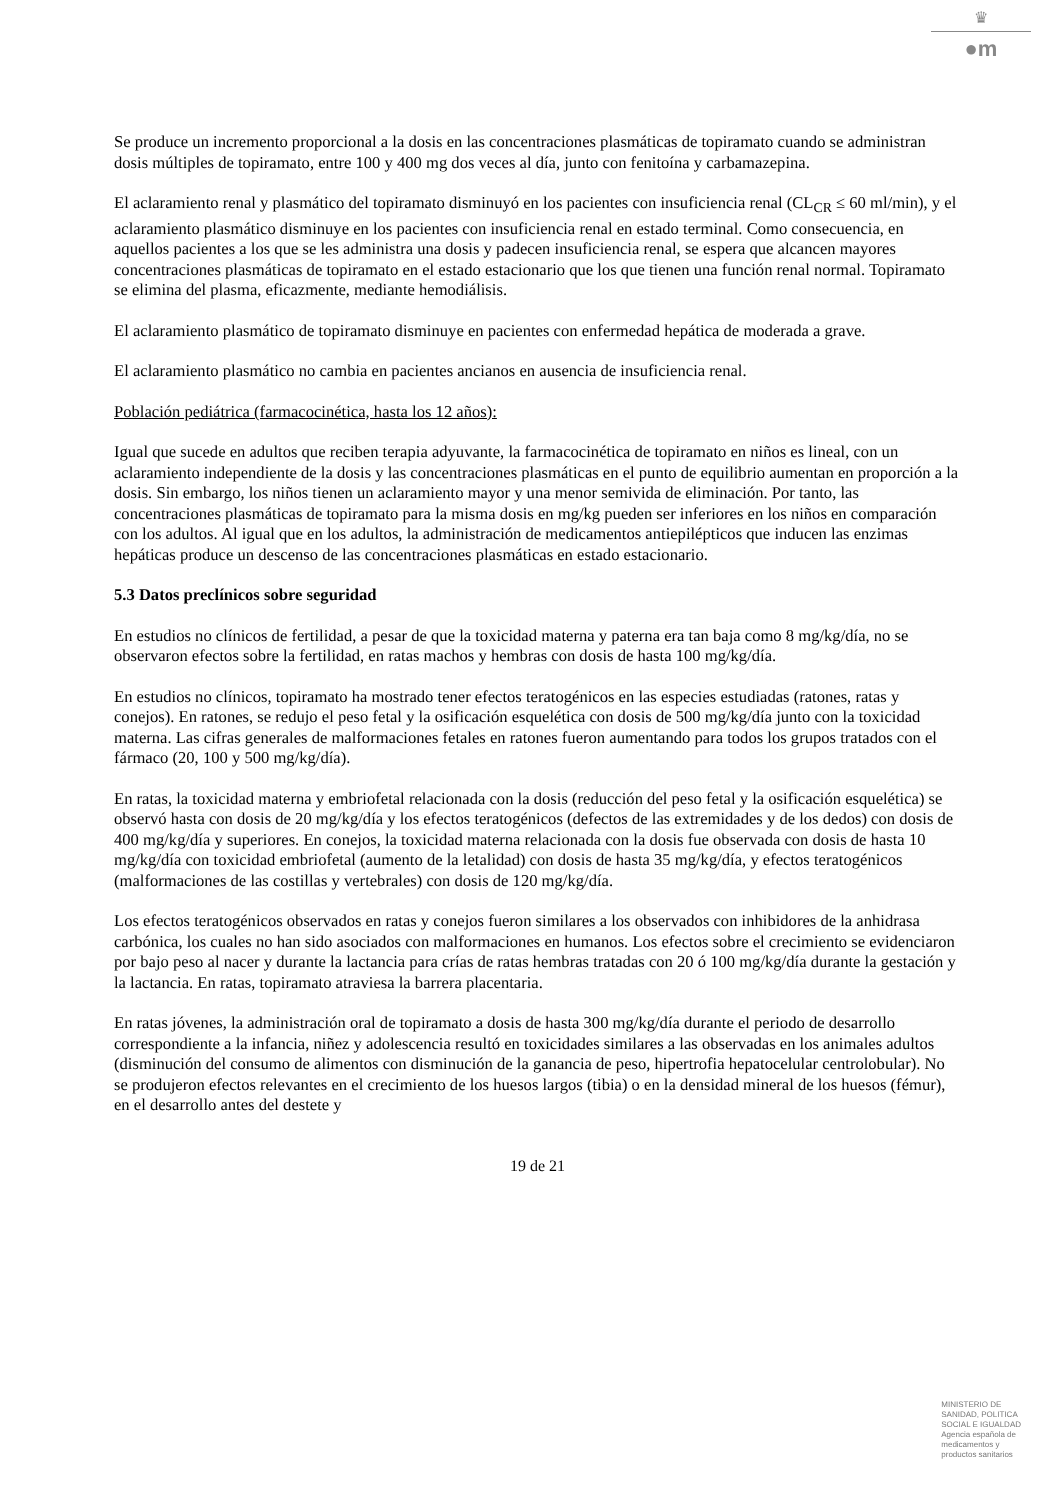♛
●m
Se produce un incremento proporcional a la dosis en las concentraciones plasmáticas de topiramato cuando se administran dosis múltiples de topiramato, entre 100 y 400 mg dos veces al día, junto con fenitoína y carbamazepina.
El aclaramiento renal y plasmático del topiramato disminuyó en los pacientes con insuficiencia renal (CL<sub>CR</sub> ≤ 60 ml/min), y el aclaramiento plasmático disminuye en los pacientes con insuficiencia renal en estado terminal. Como consecuencia, en aquellos pacientes a los que se les administra una dosis y padecen insuficiencia renal, se espera que alcancen mayores concentraciones plasmáticas de topiramato en el estado estacionario que los que tienen una función renal normal. Topiramato se elimina del plasma, eficazmente, mediante hemodiálisis.
El aclaramiento plasmático de topiramato disminuye en pacientes con enfermedad hepática de moderada a grave.
El aclaramiento plasmático no cambia en pacientes ancianos en ausencia de insuficiencia renal.
Población pediátrica (farmacocinética, hasta los 12 años):
Igual que sucede en adultos que reciben terapia adyuvante, la farmacocinética de topiramato en niños es lineal, con un aclaramiento independiente de la dosis y las concentraciones plasmáticas en el punto de equilibrio aumentan en proporción a la dosis. Sin embargo, los niños tienen un aclaramiento mayor y una menor semivida de eliminación. Por tanto, las concentraciones plasmáticas de topiramato para la misma dosis en mg/kg pueden ser inferiores en los niños en comparación con los adultos. Al igual que en los adultos, la administración de medicamentos antiepilépticos que inducen las enzimas hepáticas produce un descenso de las concentraciones plasmáticas en estado estacionario.
5.3 Datos preclínicos sobre seguridad
En estudios no clínicos de fertilidad, a pesar de que la toxicidad materna y paterna era tan baja como 8 mg/kg/día, no se observaron efectos sobre la fertilidad, en ratas machos y hembras con dosis de hasta 100 mg/kg/día.
En estudios no clínicos, topiramato ha mostrado tener efectos teratogénicos en las especies estudiadas (ratones, ratas y conejos). En ratones, se redujo el peso fetal y la osificación esquelética con dosis de 500 mg/kg/día junto con la toxicidad materna. Las cifras generales de malformaciones fetales en ratones fueron aumentando para todos los grupos tratados con el fármaco (20, 100 y 500 mg/kg/día).
En ratas, la toxicidad materna y embriofetal relacionada con la dosis (reducción del peso fetal y la osificación esquelética) se observó hasta con dosis de 20 mg/kg/día y los efectos teratogénicos (defectos de las extremidades y de los dedos) con dosis de 400 mg/kg/día y superiores. En conejos, la toxicidad materna relacionada con la dosis fue observada con dosis de hasta 10 mg/kg/día con toxicidad embriofetal (aumento de la letalidad) con dosis de hasta 35 mg/kg/día, y efectos teratogénicos (malformaciones de las costillas y vertebrales) con dosis de 120 mg/kg/día.
Los efectos teratogénicos observados en ratas y conejos fueron similares a los observados con inhibidores de la anhidrasa carbónica, los cuales no han sido asociados con malformaciones en humanos. Los efectos sobre el crecimiento se evidenciaron por bajo peso al nacer y durante la lactancia para crías de ratas hembras tratadas con 20 ó 100 mg/kg/día durante la gestación y la lactancia. En ratas, topiramato atraviesa la barrera placentaria.
En ratas jóvenes, la administración oral de topiramato a dosis de hasta 300 mg/kg/día durante el periodo de desarrollo correspondiente a la infancia, niñez y adolescencia resultó en toxicidades similares a las observadas en los animales adultos (disminución del consumo de alimentos con disminución de la ganancia de peso, hipertrofia hepatocelular centrolobular). No se produjeron efectos relevantes en el crecimiento de los huesos largos (tibia) o en la densidad mineral de los huesos (fémur), en el desarrollo antes del destete y
19 de 21
MINISTERIO DE
SANIDAD, POLITICA
SOCIAL E IGUALDAD
Agencia española de
medicamentos y
productos sanitarios